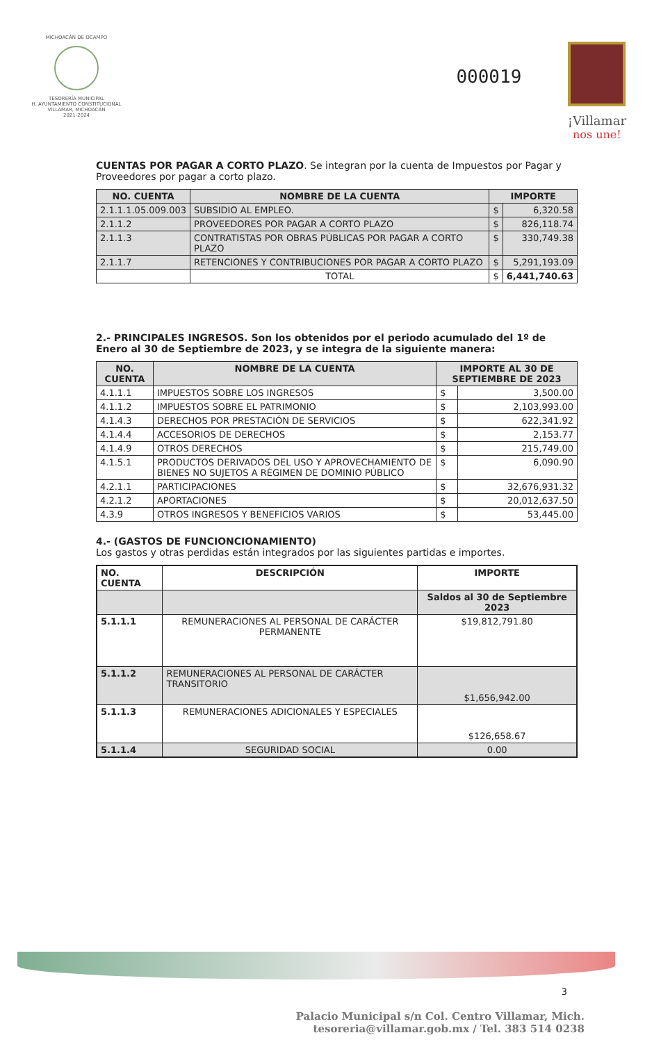MICHOACÁN DE OCAMPO
TESORERÍA MUNICIPAL
H. AYUNTAMIENTO CONSTITUCIONAL
VILLAMAR, MICHOACÁN
2021-2024
000019
¡Villamar
nos une!
CUENTAS POR PAGAR A CORTO PLAZO. Se integran por la cuenta de Impuestos por Pagar y Proveedores por pagar a corto plazo.
| NO. CUENTA | NOMBRE DE LA CUENTA | IMPORTE | |
| --- | --- | --- | --- |
| 2.1.1.1.05.009.003 | SUBSIDIO AL EMPLEO. | $ | 6,320.58 |
| 2.1.1.2 | PROVEEDORES POR PAGAR A CORTO PLAZO | $ | 826,118.74 |
| 2.1.1.3 | CONTRATISTAS POR OBRAS PÚBLICAS POR PAGAR A CORTO PLAZO | $ | 330,749.38 |
| 2.1.1.7 | RETENCIONES Y CONTRIBUCIONES POR PAGAR A CORTO PLAZO | $ | 5,291,193.09 |
| | TOTAL | $ | 6,441,740.63 |
2.- PRINCIPALES INGRESOS. Son los obtenidos por el periodo acumulado del 1º de Enero al 30 de Septiembre de 2023, y se integra de la siguiente manera:
| NO. CUENTA | NOMBRE DE LA CUENTA | IMPORTE AL 30 DE SEPTIEMBRE DE 2023 | |
| --- | --- | --- | --- |
| 4.1.1.1 | IMPUESTOS SOBRE LOS INGRESOS | $ | 3,500.00 |
| 4.1.1.2 | IMPUESTOS SOBRE EL PATRIMONIO | $ | 2,103,993.00 |
| 4.1.4.3 | DERECHOS POR PRESTACIÓN DE SERVICIOS | $ | 622,341.92 |
| 4.1.4.4 | ACCESORIOS DE DERECHOS | $ | 2,153.77 |
| 4.1.4.9 | OTROS DERECHOS | $ | 215,749.00 |
| 4.1.5.1 | PRODUCTOS DERIVADOS DEL USO Y APROVECHAMIENTO DE BIENES NO SUJETOS A RÉGIMEN DE DOMINIO PÚBLICO | $ | 6,090.90 |
| 4.2.1.1 | PARTICIPACIONES | $ | 32,676,931.32 |
| 4.2.1.2 | APORTACIONES | $ | 20,012,637.50 |
| 4.3.9 | OTROS INGRESOS Y BENEFICIOS VARIOS | $ | 53,445.00 |
4.- (GASTOS DE FUNCIONCIONAMIENTO)
Los gastos y otras perdidas están integrados por las siguientes partidas e importes.
| NO. CUENTA | DESCRIPCIÓN | IMPORTE |
| --- | --- | --- |
| | | Saldos al 30 de Septiembre 2023 |
| 5.1.1.1 | REMUNERACIONES AL PERSONAL DE CARÁCTER PERMANENTE | $19,812,791.80 |
| 5.1.1.2 | REMUNERACIONES AL PERSONAL DE CARÁCTER TRANSITORIO | $1,656,942.00 |
| 5.1.1.3 | REMUNERACIONES ADICIONALES Y ESPECIALES | $126,658.67 |
| 5.1.1.4 | SEGURIDAD SOCIAL | 0.00 |
3
Palacio Municipal s/n Col. Centro Villamar, Mich.
tesoreria@villamar.gob.mx / Tel. 383 514 0238